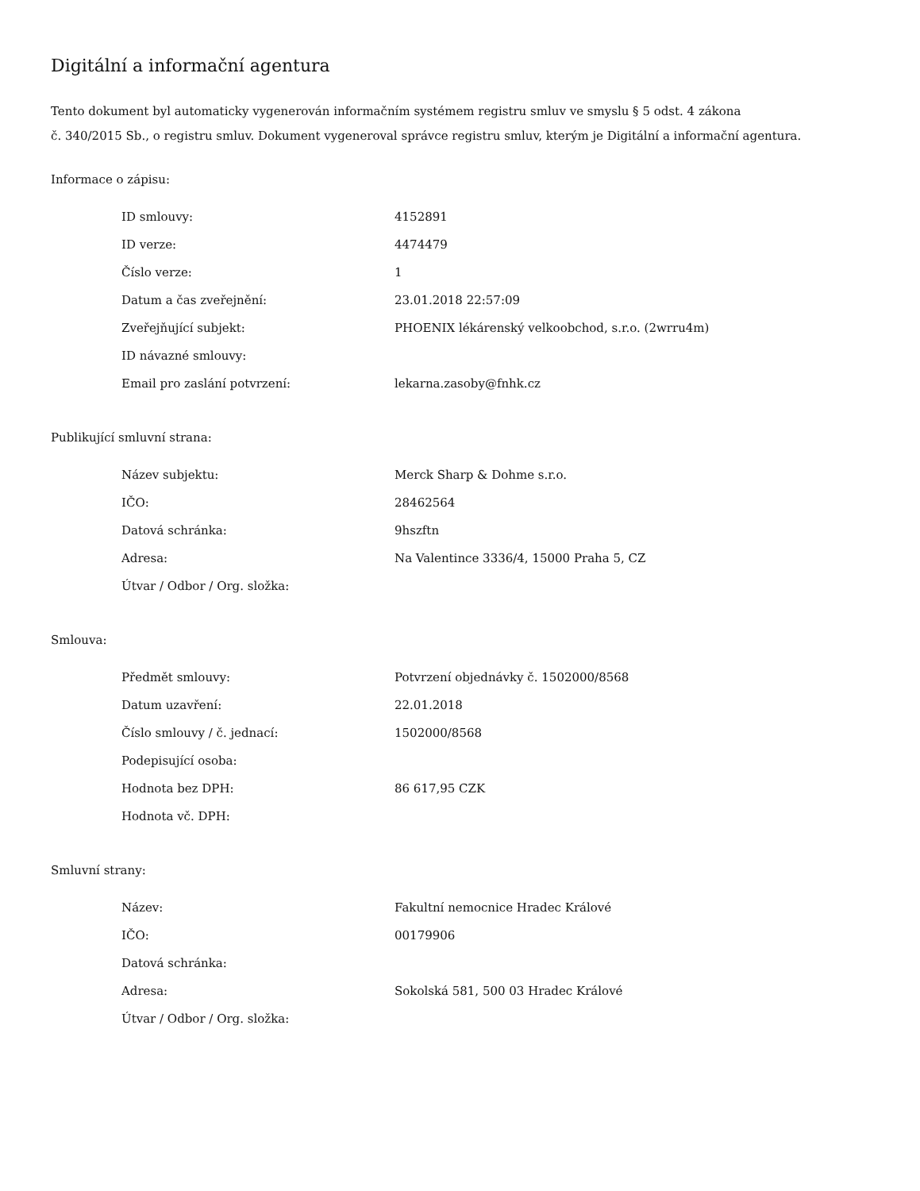Digitální a informační agentura
Tento dokument byl automaticky vygenerován informačním systémem registru smluv ve smyslu § 5 odst. 4 zákona
č. 340/2015 Sb., o registru smluv. Dokument vygeneroval správce registru smluv, kterým je Digitální a informační agentura.
Informace o zápisu:
| ID smlouvy: | 4152891 |
| ID verze: | 4474479 |
| Číslo verze: | 1 |
| Datum a čas zveřejnění: | 23.01.2018 22:57:09 |
| Zveřejňující subjekt: | PHOENIX lékárenský velkoobchod, s.r.o. (2wrru4m) |
| ID návazné smlouvy: | |
| Email pro zaslání potvrzení: | lekarna.zasoby@fnhk.cz |
Publikující smluvní strana:
| Název subjektu: | Merck Sharp & Dohme s.r.o. |
| IČO: | 28462564 |
| Datová schránka: | 9hszftn |
| Adresa: | Na Valentince 3336/4, 15000 Praha 5, CZ |
| Útvar / Odbor / Org. složka: | |
Smlouva:
| Předmět smlouvy: | Potvrzení objednávky č. 1502000/8568 |
| Datum uzavření: | 22.01.2018 |
| Číslo smlouvy / č. jednací: | 1502000/8568 |
| Podepisující osoba: | |
| Hodnota bez DPH: | 86 617,95 CZK |
| Hodnota vč. DPH: | |
Smluvní strany:
| Název: | Fakultní nemocnice Hradec Králové |
| IČO: | 00179906 |
| Datová schránka: | |
| Adresa: | Sokolská 581, 500 03 Hradec Králové |
| Útvar / Odbor / Org. složka: | |